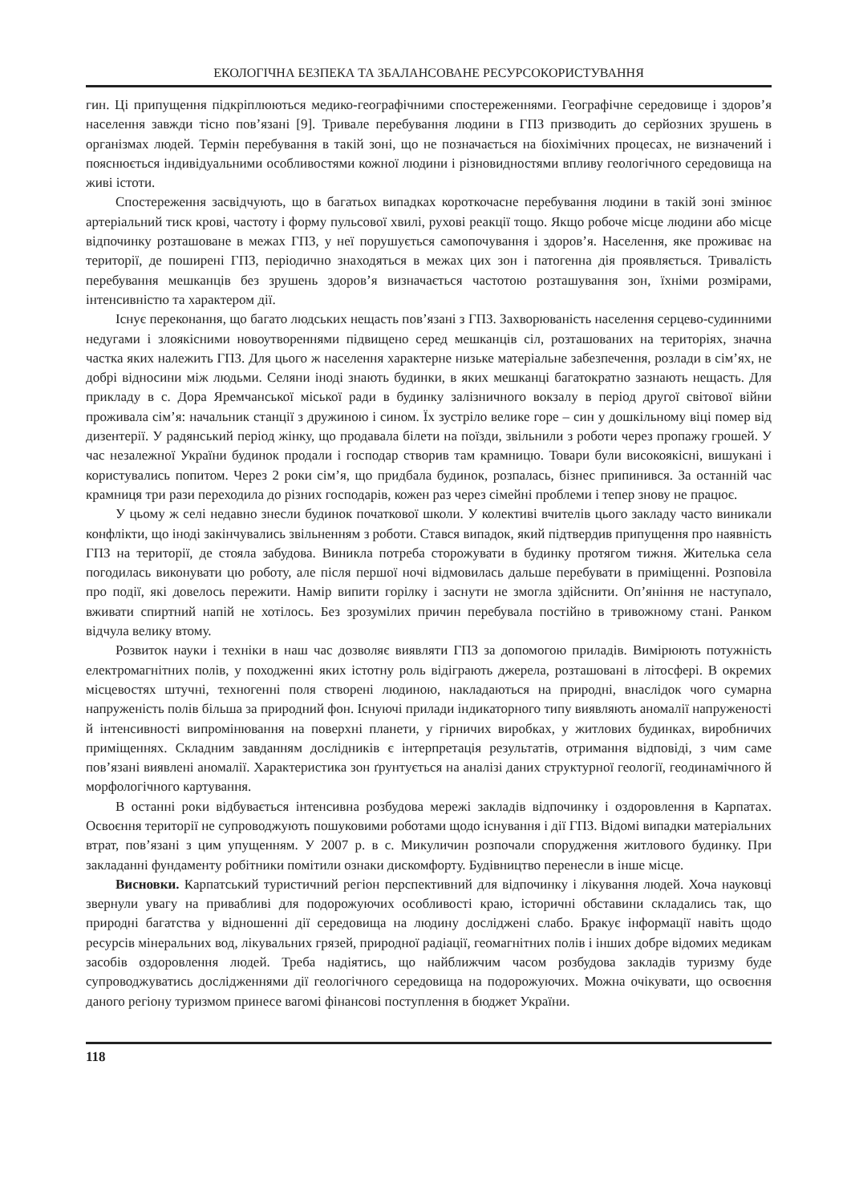ЕКОЛОГІЧНА БЕЗПЕКА ТА ЗБАЛАНСОВАНЕ РЕСУРСОКОРИСТУВАННЯ
гин. Ці припущення підкріплюються медико-географічними спостереженнями. Географічне середовище і здоров’я населення завжди тісно пов’язані [9]. Тривале перебування людини в ГПЗ призводить до серйозних зрушень в організмах людей. Термін перебування в такій зоні, що не позначається на біохімічних процесах, не визначений і пояснюється індивідуальними особливостями кожної людини і різновидностями впливу геологічного середовища на живі істоти.
Спостереження засвідчують, що в багатьох випадках короткочасне перебування людини в такій зоні змінює артеріальний тиск крові, частоту і форму пульсової хвилі, рухові реакції тощо. Якщо робоче місце людини або місце відпочинку розташоване в межах ГПЗ, у неї порушується самопочування і здоров’я. Населення, яке проживає на території, де поширені ГПЗ, періодично знаходяться в межах цих зон і патогенна дія проявляється. Тривалість перебування мешканців без зрушень здоров’я визначається частотою розташування зон, їхніми розмірами, інтенсивністю та характером дії.
Існує переконання, що багато людських нещасть пов’язані з ГПЗ. Захворюваність населення серцево-судинними недугами і злоякісними новоутвореннями підвищено серед мешканців сіл, розташованих на територіях, значна частка яких належить ГПЗ. Для цього ж населення характерне низьке матеріальне забезпечення, розлади в сім’ях, не добрі відносини між людьми. Селяни іноді знають будинки, в яких мешканці багатократно зазнають нещасть. Для прикладу в с. Дора Яремчанської міської ради в будинку залізничного вокзалу в період другої світової війни проживала сім’я: начальник станції з дружиною і сином. Їх зустріло велике горе – син у дошкільному віці помер від дизентерії. У радянський період жінку, що продавала білети на поїзди, звільнили з роботи через пропажу грошей. У час незалежної України будинок продали і господар створив там крамницю. Товари були високоякісні, вишукані і користувались попитом. Через 2 роки сім’я, що придбала будинок, розпалась, бізнес припинився. За останній час крамниця три рази переходила до різних господарів, кожен раз через сімейні проблеми і тепер знову не працює.
У цьому ж селі недавно знесли будинок початкової школи. У колективі вчителів цього закладу часто виникали конфлікти, що іноді закінчувались звільненням з роботи. Стався випадок, який підтвердив припущення про наявність ГПЗ на території, де стояла забудова. Виникла потреба сторожувати в будинку протягом тижня. Жителька села погодилась виконувати цю роботу, але після першої ночі відмовилась дальше перебувати в приміщенні. Розповіла про події, які довелось пережити. Намір випити горілку і заснути не змогла здійснити. Оп’яніння не наступало, вживати спиртний напій не хотілось. Без зрозумілих причин перебувала постійно в тривожному стані. Ранком відчула велику втому.
Розвиток науки і техніки в наш час дозволяє виявляти ГПЗ за допомогою приладів. Вимірюють потужність електромагнітних полів, у походженні яких істотну роль відіграють джерела, розташовані в літосфері. В окремих місцевостях штучні, техногенні поля створені людиною, накладаються на природні, внаслідок чого сумарна напруженість полів більша за природний фон. Існуючі прилади індикаторного типу виявляють аномалії напруженості й інтенсивності випромінювання на поверхні планети, у гірничих виробках, у житлових будинках, виробничих приміщеннях. Складним завданням дослідників є інтерпретація результатів, отримання відповіді, з чим саме пов’язані виявлені аномалії. Характеристика зон ґрунтується на аналізі даних структурної геології, геодинамічного й морфологічного картування.
В останні роки відбувається інтенсивна розбудова мережі закладів відпочинку і оздоровлення в Карпатах. Освоєння території не супроводжують пошуковими роботами щодо існування і дії ГПЗ. Відомі випадки матеріальних втрат, пов’язані з цим упущенням. У 2007 р. в с. Микуличин розпочали спорудження житлового будинку. При закладанні фундаменту робітники помітили ознаки дискомфорту. Будівництво перенесли в інше місце.
Висновки. Карпатський туристичний регіон перспективний для відпочинку і лікування людей. Хоча науковці звернули увагу на привабливі для подорожуючих особливості краю, історичні обставини складались так, що природні багатства у відношенні дії середовища на людину досліджені слабо. Бракує інформації навіть щодо ресурсів мінеральних вод, лікувальних грязей, природної радіації, геомагнітних полів і інших добре відомих медикам засобів оздоровлення людей. Треба надіятись, що найближчим часом розбудова закладів туризму буде супроводжуватись дослідженнями дії геологічного середовища на подорожуючих. Можна очікувати, що освоєння даного регіону туризмом принесе вагомі фінансові поступлення в бюджет України.
118